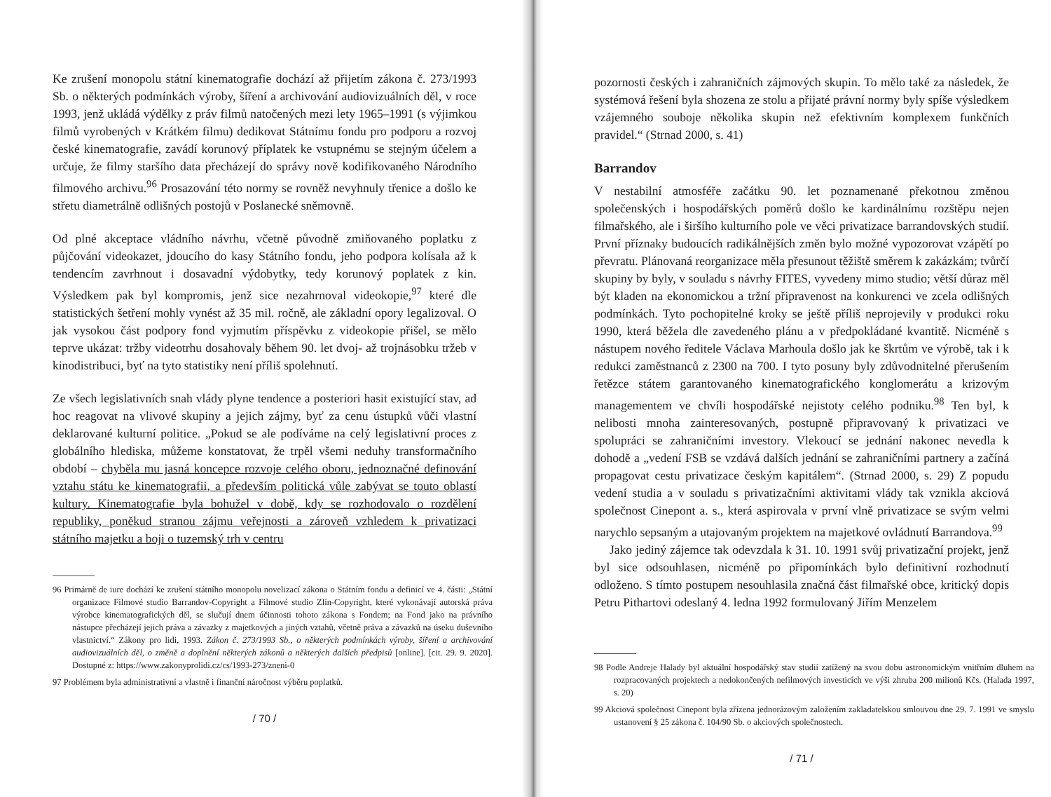Ke zrušení monopolu státní kinematografie dochází až přijetím zákona č. 273/1993 Sb. o některých podmínkách výroby, šíření a archivování audiovizuálních děl, v roce 1993, jenž ukládá výdělky z práv filmů natočených mezi lety 1965–1991 (s výjimkou filmů vyrobených v Krátkém filmu) dedikovat Státnímu fondu pro podporu a rozvoj české kinematografie, zavádí korunový příplatek ke vstupnému se stejným účelem a určuje, že filmy staršího data přecházejí do správy nově kodifikovaného Národního filmového archivu.<sup>96</sup> Prosazování této normy se rovněž nevyhnuly třenice a došlo ke střetu diametrálně odlišných postojů v Poslanecké sněmovně.
Od plné akceptace vládního návrhu, včetně původně zmiňovaného poplatku z půjčování videokazet, jdoucího do kasy Státního fondu, jeho podpora kolísala až k tendencím zavrhnout i dosavadní výdobytky, tedy korunový poplatek z kin. Výsledkem pak byl kompromis, jenž sice nezahrnoval videokopie,<sup>97</sup> které dle statistických šetření mohly vynést až 35 mil. ročně, ale základní opory legalizoval. O jak vysokou část podpory fond vyjmutím příspěvku z videokopie přišel, se mělo teprve ukázat: tržby videotrhu dosahovaly během 90. let dvoj- až trojnásobku tržeb v kinodistribuci, byť na tyto statistiky není příliš spolehnutí.
Ze všech legislativních snah vlády plyne tendence a posteriori hasit existující stav, ad hoc reagovat na vlivové skupiny a jejich zájmy, byť za cenu ústupků vůči vlastní deklarované kulturní politice. „Pokud se ale podíváme na celý legislativní proces z globálního hlediska, můžeme konstatovat, že trpěl všemi neduhy transformačního období – chyběla mu jasná koncepce rozvoje celého oboru, jednoznačné definování vztahu státu ke kinematografii, a především politická vůle zabývat se touto oblastí kultury. Kinematografie byla bohužel v době, kdy se rozhodovalo o rozdělení republiky, poněkud stranou zájmu veřejnosti a zároveň vzhledem k privatizaci státního majetku a boji o tuzemský trh v centru
96 Primárně de iure dochází ke zrušení státního monopolu novelizací zákona o Státním fondu a definicí ve 4. části: „Státní organizace Filmové studio Barrandov-Copyright a Filmové studio Zlín-Copyright, které vykonávají autorská práva výrobce kinematografických děl, se slučují dnem účinnosti tohoto zákona s Fondem; na Fond jako na právního nástupce přecházejí jejich práva a závazky z majetkových a jiných vztahů, včetně práva a závazků na úseku duševního vlastnictví.“ Zákony pro lidi, 1993. Zákon č. 273/1993 Sb., o některých podmínkách výroby, šíření a archivování audiovizuálních děl, o změně a doplnění některých zákonů a některých dalších předpisů [online]. [cit. 29. 9. 2020]. Dostupné z: https://www.zakonyprolidi.cz/cs/1993-273/zneni-0
97 Problémem byla administrativní a vlastně i finanční náročnost výběru poplatků.
/ 70 /
pozornosti českých i zahraničních zájmových skupin. To mělo také za následek, že systémová řešení byla shozena ze stolu a přijaté právní normy byly spíše výsledkem vzájemného souboje několika skupin než efektivním komplexem funkčních pravidel.“ (Strnad 2000, s. 41)
Barrandov
V nestabilní atmosféře začátku 90. let poznamenané překotnou změnou společenských i hospodářských poměrů došlo ke kardinálnímu rozštěpu nejen filmařského, ale i širšího kulturního pole ve věci privatizace barrandovských studií. První příznaky budoucích radikálnějších změn bylo možné vypozorovat vzápětí po převratu. Plánovaná reorganizace měla přesunout těžiště směrem k zakázkám; tvůrčí skupiny by byly, v souladu s návrhy FITES, vyvedeny mimo studio; větší důraz měl být kladen na ekonomickou a tržní připravenost na konkurenci ve zcela odlišných podmínkách. Tyto pochopitelné kroky se ještě příliš neprojevily v produkci roku 1990, která běžela dle zavedeného plánu a v předpokládané kvantitě. Nicméně s nástupem nového ředitele Václava Marhoula došlo jak ke škrtům ve výrobě, tak i k redukci zaměstnanců z 2300 na 700. I tyto posuny byly zdůvodnitelné přerušením řetězce státem garantovaného kinematografického konglomerátu a krizovým managementem ve chvíli hospodářské nejistoty celého podniku.<sup>98</sup> Ten byl, k nelibosti mnoha zainteresovaných, postupně připravovaný k privatizaci ve spolupráci se zahraničními investory. Vlekoucí se jednání nakonec nevedla k dohodě a „vedení FSB se vzdává dalších jednání se zahraničními partnery a začíná propagovat cestu privatizace českým kapitálem“. (Strnad 2000, s. 29) Z popudu vedení studia a v souladu s privatizačními aktivitami vlády tak vznikla akciová společnost Cinepont a. s., která aspirovala v první vlně privatizace se svým velmi narychlo sepsaným a utajovaným projektem na majetkové ovládnutí Barrandova.<sup>99</sup>
Jako jediný zájemce tak odevzdala k 31. 10. 1991 svůj privatizační projekt, jenž byl sice odsouhlasen, nicméně po připomínkách bylo definitivní rozhodnutí odloženo. S tímto postupem nesouhlasila značná část filmařské obce, kritický dopis Petru Pithartovi odeslaný 4. ledna 1992 formulovaný Jiřím Menzelem
98 Podle Andreje Halady byl aktuální hospodářský stav studií zatížený na svou dobu astronomickým vnitřním dluhem na rozpracovaných projektech a nedokončených nefilmových investicích ve výši zhruba 200 milionů Kčs. (Halada 1997, s. 20)
99 Akciová společnost Cinepont byla zřízena jednorázovým založením zakladatelskou smlouvou dne 29. 7. 1991 ve smyslu ustanovení § 25 zákona č. 104/90 Sb. o akciových společnostech.
/ 71 /